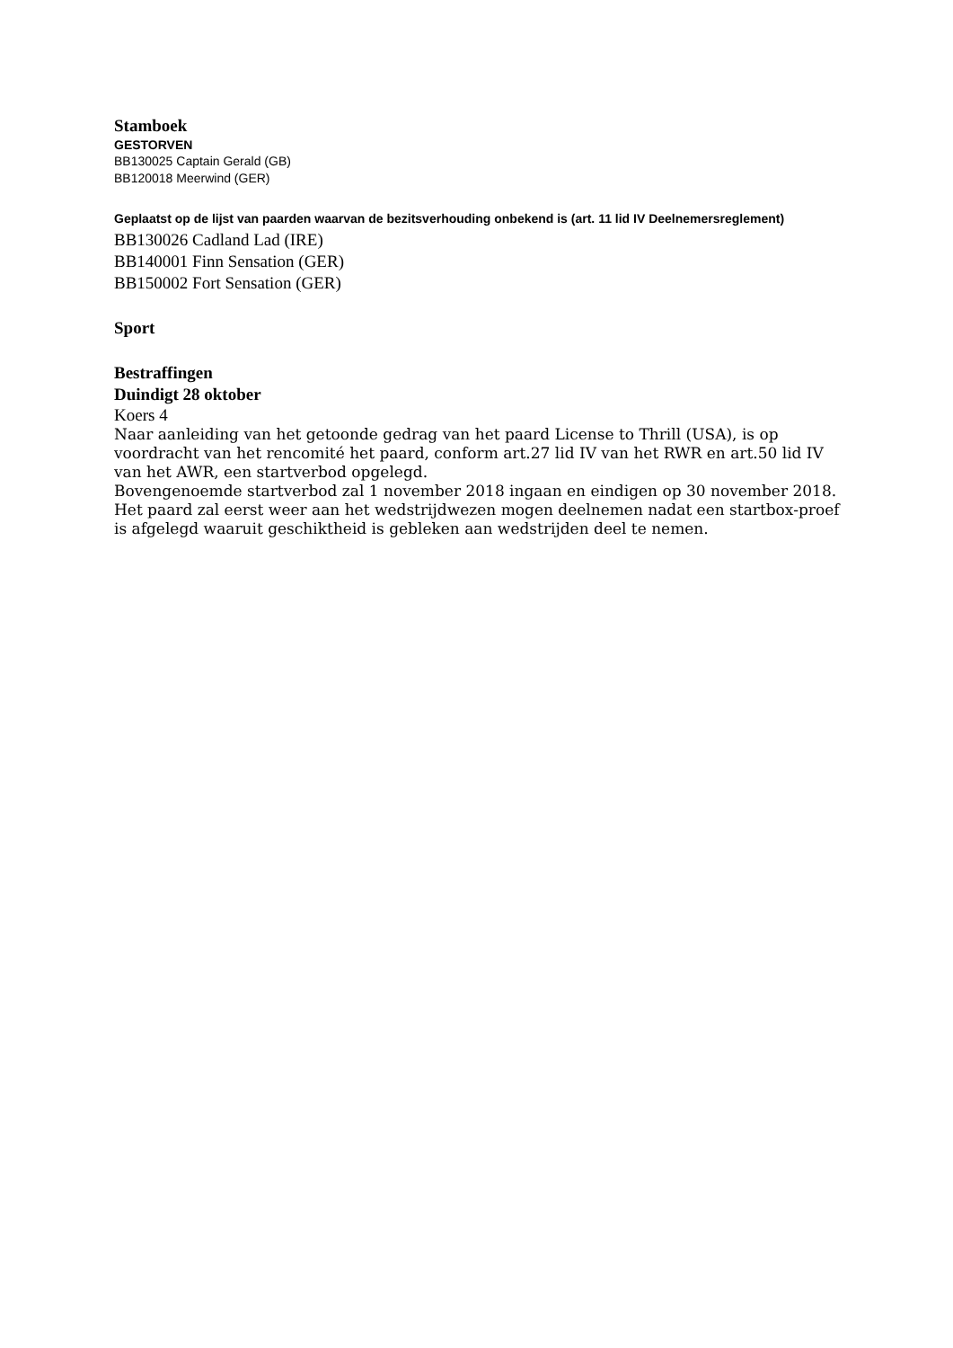Stamboek
GESTORVEN
BB130025 Captain Gerald (GB)
BB120018 Meerwind (GER)
Geplaatst op de lijst van paarden waarvan de bezitsverhouding onbekend is (art. 11 lid IV Deelnemersreglement)
BB130026 Cadland Lad (IRE)
BB140001 Finn Sensation (GER)
BB150002 Fort Sensation (GER)
Sport
Bestraffingen
Duindigt 28 oktober
Koers 4
Naar aanleiding van het getoonde gedrag van het paard License to Thrill (USA), is op voordracht van het rencomité het paard, conform art.27 lid IV van het RWR en art.50 lid IV van het AWR, een startverbod opgelegd.
Bovengenoemde startverbod zal 1 november 2018 ingaan en eindigen op 30 november 2018.
Het paard zal eerst weer aan het wedstrijdwezen mogen deelnemen nadat een startbox-proef is afgelegd waaruit geschiktheid is gebleken aan wedstrijden deel te nemen.